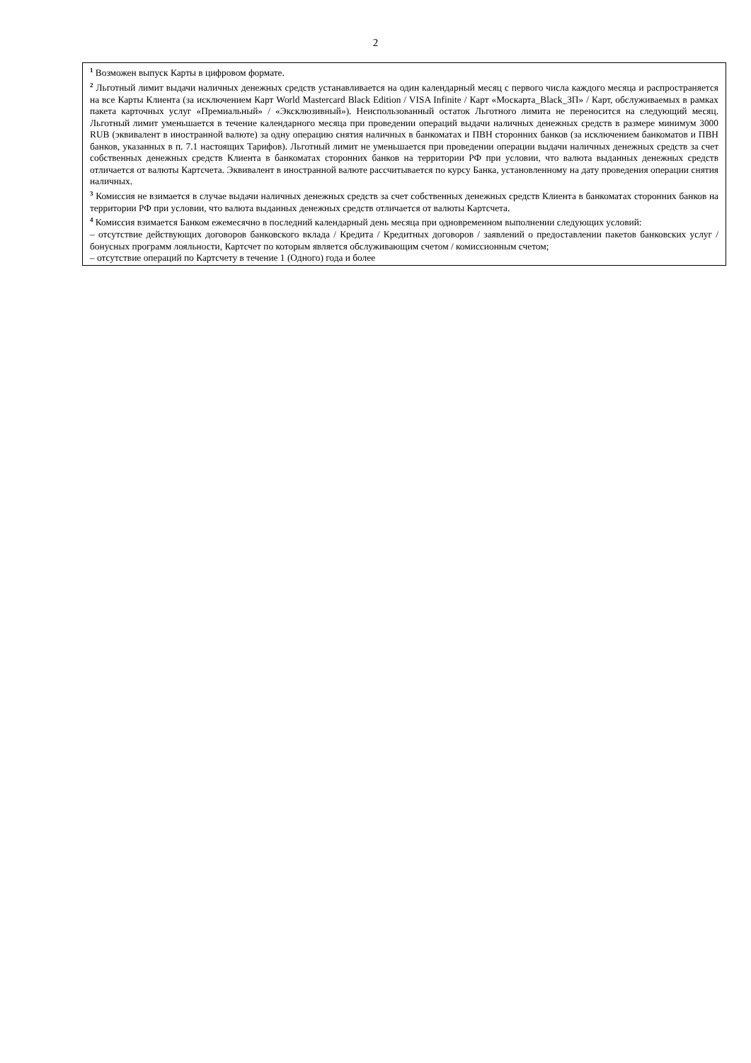2
<sup>1</sup> Возможен выпуск Карты в цифровом формате.
<sup>2</sup> Льготный лимит выдачи наличных денежных средств устанавливается на один календарный месяц с первого числа каждого месяца и распространяется на все Карты Клиента (за исключением Карт World Mastercard Black Edition / VISA Infinite / Карт «Москарта_Black_ЗП» / Карт, обслуживаемых в рамках пакета карточных услуг «Премиальный» / «Эксклюзивный»). Неиспользованный остаток Льготного лимита не переносится на следующий месяц. Льготный лимит уменьшается в течение календарного месяца при проведении операций выдачи наличных денежных средств в размере минимум 3000 RUB (эквивалент в иностранной валюте) за одну операцию снятия наличных в банкоматах и ПВН сторонних банков (за исключением банкоматов и ПВН банков, указанных в п. 7.1 настоящих Тарифов). Льготный лимит не уменьшается при проведении операции выдачи наличных денежных средств за счет собственных денежных средств Клиента в банкоматах сторонних банков на территории РФ при условии, что валюта выданных денежных средств отличается от валюты Картсчета. Эквивалент в иностранной валюте рассчитывается по курсу Банка, установленному на дату проведения операции снятия наличных.
<sup>3</sup> Комиссия не взимается в случае выдачи наличных денежных средств за счет собственных денежных средств Клиента в банкоматах сторонних банков на территории РФ при условии, что валюта выданных денежных средств отличается от валюты Картсчета.
<sup>4</sup> Комиссия взимается Банком ежемесячно в последний календарный день месяца при одновременном выполнении следующих условий:
– отсутствие действующих договоров банковского вклада / Кредита / Кредитных договоров / заявлений о предоставлении пакетов банковских услуг / бонусных программ лояльности, Картсчет по которым является обслуживающим счетом / комиссионным счетом;
– отсутствие операций по Картсчету в течение 1 (Одного) года и более